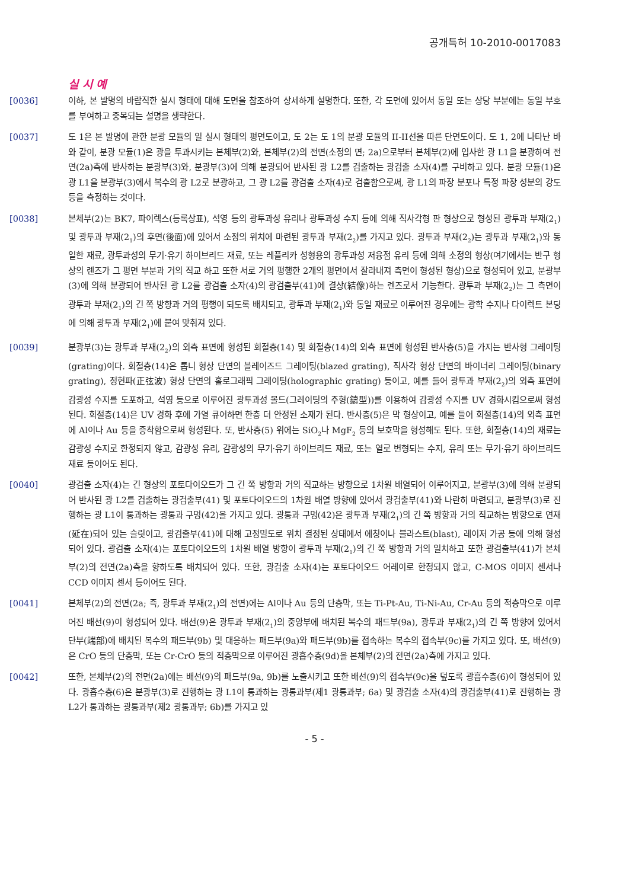공개특허 10-2010-0017083
실 시 예
[0036] 이하, 본 발명의 바람직한 실시 형태에 대해 도면을 참조하여 상세하게 설명한다. 또한, 각 도면에 있어서 동일 또는 상당 부분에는 동일 부호를 부여하고 중복되는 설명을 생략한다.
[0037] 도 1은 본 발명에 관한 분광 모듈의 일 실시 형태의 평면도이고, 도 2는 도 1의 분광 모듈의 II-II선을 따른 단면도이다. 도 1, 2에 나타난 바와 같이, 분광 모듈(1)은 광을 투과시키는 본체부(2)와, 본체부(2)의 전면(소정의 면; 2a)으로부터 본체부(2)에 입사한 광 L1을 분광하여 전면(2a)측에 반사하는 분광부(3)와, 분광부(3)에 의해 분광되어 반사된 광 L2를 검출하는 광검출 소자(4)를 구비하고 있다. 분광 모듈(1)은 광 L1을 분광부(3)에서 복수의 광 L2로 분광하고, 그 광 L2를 광검출 소자(4)로 검출함으로써, 광 L1의 파장 분포나 특정 파장 성분의 강도 등을 측정하는 것이다.
[0038] 본체부(2)는 BK7, 파이렉스(등록상표), 석영 등의 광투과성 유리나 광투과성 수지 등에 의해 직사각형 판 형상으로 형성된 광투과 부재(2<sub>1</sub>) 및 광투과 부재(2<sub>1</sub>)의 후면(後面)에 있어서 소정의 위치에 마련된 광투과 부재(2<sub>2</sub>)를 가지고 있다. 광투과 부재(2<sub>2</sub>)는 광투과 부재(2<sub>1</sub>)와 동일한 재료, 광투과성의 무기·유기 하이브리드 재료, 또는 레플리카 성형용의 광투과성 저융점 유리 등에 의해 소정의 형상(여기에서는 반구 형상의 렌즈가 그 평면 부분과 거의 직교 하고 또한 서로 거의 평행한 2개의 평면에서 잘라내져 측면이 형성된 형상)으로 형성되어 있고, 분광부(3)에 의해 분광되어 반사된 광 L2를 광검출 소자(4)의 광검출부(41)에 결상(結像)하는 렌즈로서 기능한다. 광투과 부재(2<sub>2</sub>)는 그 측면이 광투과 부재(2<sub>1</sub>)의 긴 쪽 방향과 거의 평행이 되도록 배치되고, 광투과 부재(2<sub>1</sub>)와 동일 재료로 이루어진 경우에는 광학 수지나 다이렉트 본딩에 의해 광투과 부재(2<sub>1</sub>)에 붙여 맞춰져 있다.
[0039] 분광부(3)는 광투과 부재(2<sub>2</sub>)의 외측 표면에 형성된 회절층(14) 및 회절층(14)의 외측 표면에 형성된 반사층(5)을 가지는 반사형 그레이팅(grating)이다. 회절층(14)은 톱니 형상 단면의 블레이즈드 그레이팅(blazed grating), 직사각 형상 단면의 바이너리 그레이팅(binary grating), 정현파(正弦波) 형상 단면의 홀로그래픽 그레이팅(holographic grating) 등이고, 예를 들어 광투과 부재(2<sub>2</sub>)의 외측 표면에 감광성 수지를 도포하고, 석영 등으로 이루어진 광투과성 몰드(그레이팅의 주형(鑄型))를 이용하여 감광성 수지를 UV 경화시킴으로써 형성된다. 회절층(14)은 UV 경화 후에 가열 큐어하면 한층 더 안정된 소재가 된다. 반사층(5)은 막 형상이고, 예를 들어 회절층(14)의 외측 표면에 Al이나 Au 등을 증착함으로써 형성된다. 또, 반사층(5) 위에는 SiO<sub>2</sub>나 MgF<sub>2</sub> 등의 보호막을 형성해도 된다. 또한, 회절층(14)의 재료는 감광성 수지로 한정되지 않고, 감광성 유리, 감광성의 무기·유기 하이브리드 재료, 또는 열로 변형되는 수지, 유리 또는 무기·유기 하이브리드 재료 등이어도 된다.
[0040] 광검출 소자(4)는 긴 형상의 포토다이오드가 그 긴 쪽 방향과 거의 직교하는 방향으로 1차원 배열되어 이루어지고, 분광부(3)에 의해 분광되어 반사된 광 L2를 검출하는 광검출부(41) 및 포토다이오드의 1차원 배열 방향에 있어서 광검출부(41)와 나란히 마련되고, 분광부(3)로 진행하는 광 L1이 통과하는 광통과 구멍(42)을 가지고 있다. 광통과 구멍(42)은 광투과 부재(2<sub>1</sub>)의 긴 쪽 방향과 거의 직교하는 방향으로 연재(延在)되어 있는 슬릿이고, 광검출부(41)에 대해 고정밀도로 위치 결정된 상태에서 에칭이나 블라스트(blast), 레이저 가공 등에 의해 형성되어 있다. 광검출 소자(4)는 포토다이오드의 1차원 배열 방향이 광투과 부재(2<sub>1</sub>)의 긴 쪽 방향과 거의 일치하고 또한 광검출부(41)가 본체부(2)의 전면(2a)측을 향하도록 배치되어 있다. 또한, 광검출 소자(4)는 포토다이오드 어레이로 한정되지 않고, C-MOS 이미지 센서나 CCD 이미지 센서 등이어도 된다.
[0041] 본체부(2)의 전면(2a; 즉, 광투과 부재(2<sub>1</sub>)의 전면)에는 Al이나 Au 등의 단층막, 또는 Ti-Pt-Au, Ti-Ni-Au, Cr-Au 등의 적층막으로 이루어진 배선(9)이 형성되어 있다. 배선(9)은 광투과 부재(2<sub>1</sub>)의 중앙부에 배치된 복수의 패드부(9a), 광투과 부재(2<sub>1</sub>)의 긴 쪽 방향에 있어서 단부(端部)에 배치된 복수의 패드부(9b) 및 대응하는 패드부(9a)와 패드부(9b)를 접속하는 복수의 접속부(9c)를 가지고 있다. 또, 배선(9)은 CrO 등의 단층막, 또는 Cr-CrO 등의 적층막으로 이루어진 광흡수층(9d)을 본체부(2)의 전면(2a)측에 가지고 있다.
[0042] 또한, 본체부(2)의 전면(2a)에는 배선(9)의 패드부(9a, 9b)를 노출시키고 또한 배선(9)의 접속부(9c)을 덮도록 광흡수층(6)이 형성되어 있다. 광흡수층(6)은 분광부(3)로 진행하는 광 L1이 통과하는 광통과부(제1 광통과부; 6a) 및 광검출 소자(4)의 광검출부(41)로 진행하는 광 L2가 통과하는 광통과부(제2 광통과부; 6b)를 가지고 있
- 5 -